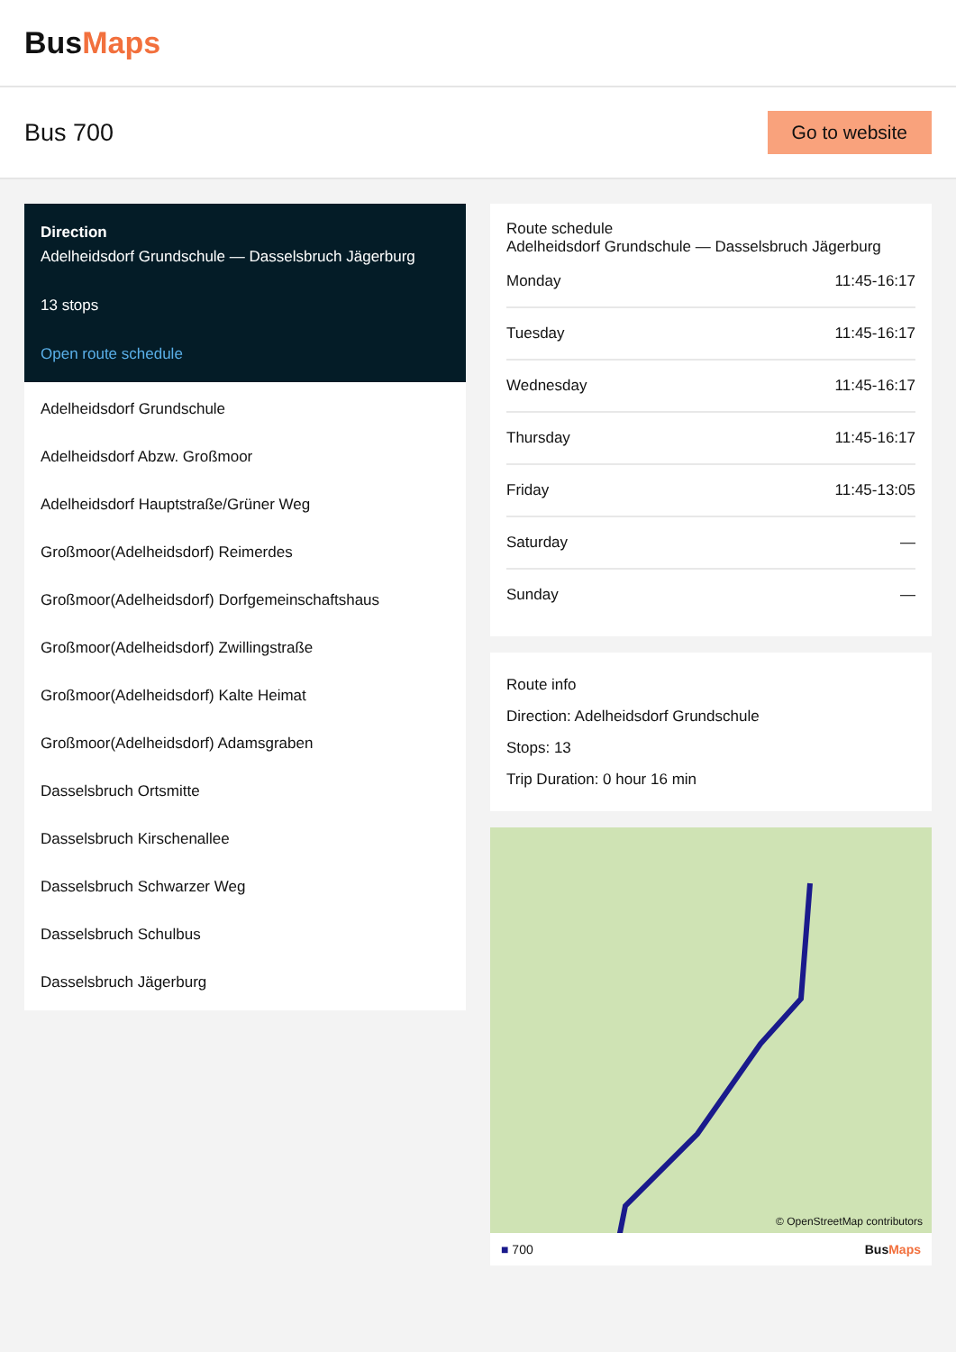BusMaps
Bus 700
Go to website
Direction
Adelheidsdorf Grundschule — Dasselsbruch Jägerburg
13 stops
Open route schedule
Adelheidsdorf Grundschule
Adelheidsdorf Abzw. Großmoor
Adelheidsdorf Hauptstraße/Grüner Weg
Großmoor(Adelheidsdorf) Reimerdes
Großmoor(Adelheidsdorf) Dorfgemeinschaftshaus
Großmoor(Adelheidsdorf) Zwillingstraße
Großmoor(Adelheidsdorf) Kalte Heimat
Großmoor(Adelheidsdorf) Adamsgraben
Dasselsbruch Ortsmitte
Dasselsbruch Kirschenallee
Dasselsbruch Schwarzer Weg
Dasselsbruch Schulbus
Dasselsbruch Jägerburg
Route schedule
Adelheidsdorf Grundschule — Dasselsbruch Jägerburg
| Monday | 11:45-16:17 |
| Tuesday | 11:45-16:17 |
| Wednesday | 11:45-16:17 |
| Thursday | 11:45-16:17 |
| Friday | 11:45-13:05 |
| Saturday | — |
| Sunday | — |
Route info
Direction: Adelheidsdorf Grundschule
Stops: 13
Trip Duration: 0 hour 16 min
© OpenStreetMap contributors
■ 700 BusMaps